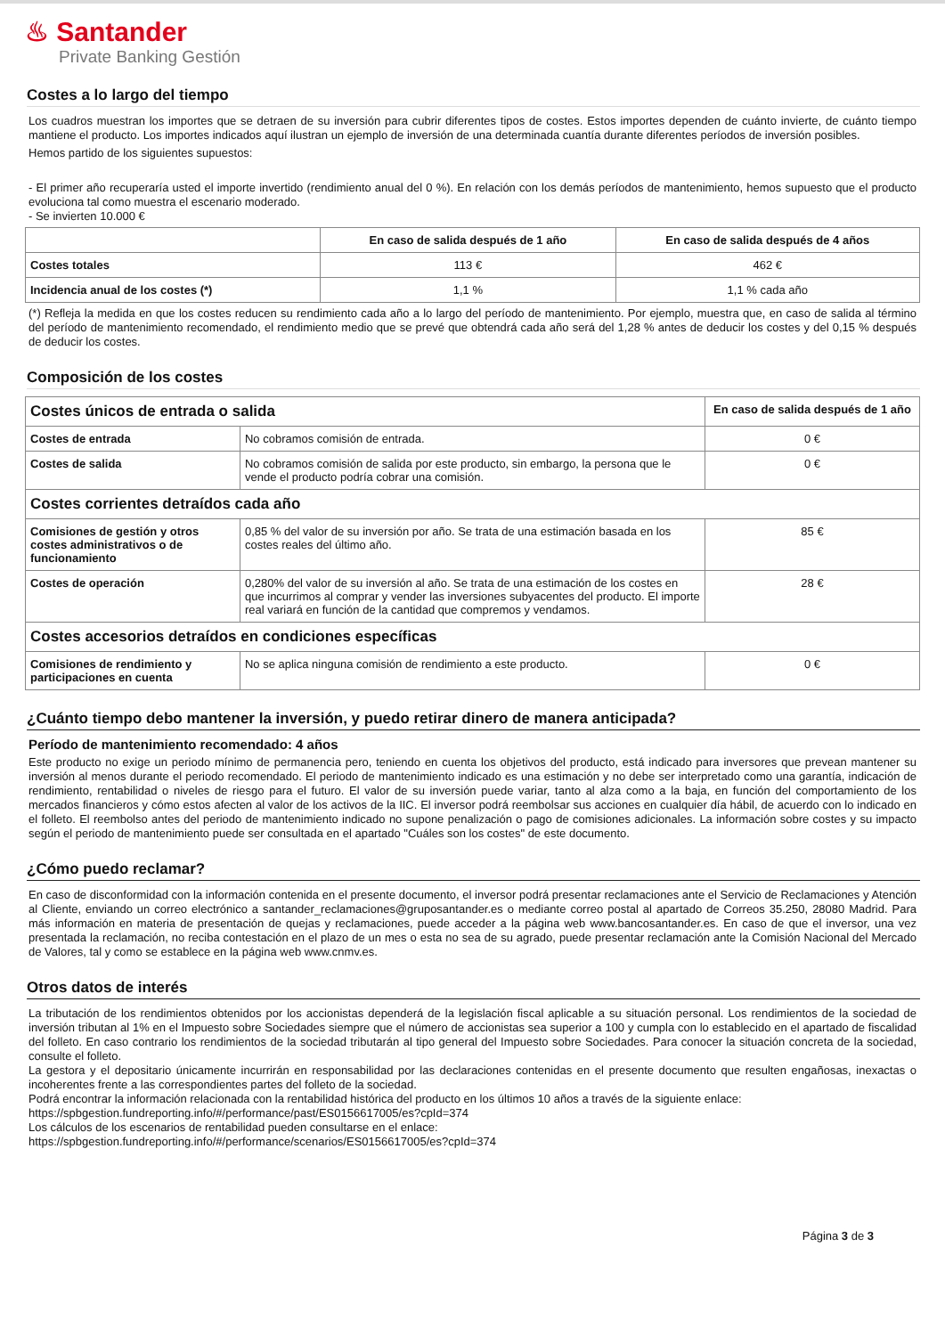♨ Santander
Private Banking Gestión
Costes a lo largo del tiempo
Los cuadros muestran los importes que se detraen de su inversión para cubrir diferentes tipos de costes. Estos importes dependen de cuánto invierte, de cuánto tiempo mantiene el producto. Los importes indicados aquí ilustran un ejemplo de inversión de una determinada cuantía durante diferentes períodos de inversión posibles.
Hemos partido de los siguientes supuestos:
- El primer año recuperaría usted el importe invertido (rendimiento anual del 0 %). En relación con los demás períodos de mantenimiento, hemos supuesto que el producto evoluciona tal como muestra el escenario moderado.
- Se invierten 10.000 €
| | En caso de salida después de 1 año | En caso de salida después de 4 años |
| --- | --- | --- |
| Costes totales | 113 € | 462 € |
| Incidencia anual de los costes (*) | 1,1 % | 1,1 % cada año |
(*) Refleja la medida en que los costes reducen su rendimiento cada año a lo largo del período de mantenimiento. Por ejemplo, muestra que, en caso de salida al término del período de mantenimiento recomendado, el rendimiento medio que se prevé que obtendrá cada año será del 1,28 % antes de deducir los costes y del 0,15 % después de deducir los costes.
Composición de los costes
| Costes únicos de entrada o salida | | En caso de salida después de 1 año |
| Costes de entrada | No cobramos comisión de entrada. | 0 € |
| Costes de salida | No cobramos comisión de salida por este producto, sin embargo, la persona que le vende el producto podría cobrar una comisión. | 0 € |
| Costes corrientes detraídos cada año | | |
| Comisiones de gestión y otros costes administrativos o de funcionamiento | 0,85 % del valor de su inversión por año. Se trata de una estimación basada en los costes reales del último año. | 85 € |
| Costes de operación | 0,280% del valor de su inversión al año. Se trata de una estimación de los costes en que incurrimos al comprar y vender las inversiones subyacentes del producto. El importe real variará en función de la cantidad que compremos y vendamos. | 28 € |
| Costes accesorios detraídos en condiciones específicas | | |
| Comisiones de rendimiento y participaciones en cuenta | No se aplica ninguna comisión de rendimiento a este producto. | 0 € |
¿Cuánto tiempo debo mantener la inversión, y puedo retirar dinero de manera anticipada?
Período de mantenimiento recomendado: 4 años
Este producto no exige un periodo mínimo de permanencia pero, teniendo en cuenta los objetivos del producto, está indicado para inversores que prevean mantener su inversión al menos durante el periodo recomendado. El periodo de mantenimiento indicado es una estimación y no debe ser interpretado como una garantía, indicación de rendimiento, rentabilidad o niveles de riesgo para el futuro. El valor de su inversión puede variar, tanto al alza como a la baja, en función del comportamiento de los mercados financieros y cómo estos afecten al valor de los activos de la IIC. El inversor podrá reembolsar sus acciones en cualquier día hábil, de acuerdo con lo indicado en el folleto. El reembolso antes del periodo de mantenimiento indicado no supone penalización o pago de comisiones adicionales. La información sobre costes y su impacto según el periodo de mantenimiento puede ser consultada en el apartado "Cuáles son los costes" de este documento.
¿Cómo puedo reclamar?
En caso de disconformidad con la información contenida en el presente documento, el inversor podrá presentar reclamaciones ante el Servicio de Reclamaciones y Atención al Cliente, enviando un correo electrónico a santander_reclamaciones@gruposantander.es o mediante correo postal al apartado de Correos 35.250, 28080 Madrid. Para más información en materia de presentación de quejas y reclamaciones, puede acceder a la página web www.bancosantander.es. En caso de que el inversor, una vez presentada la reclamación, no reciba contestación en el plazo de un mes o esta no sea de su agrado, puede presentar reclamación ante la Comisión Nacional del Mercado de Valores, tal y como se establece en la página web www.cnmv.es.
Otros datos de interés
La tributación de los rendimientos obtenidos por los accionistas dependerá de la legislación fiscal aplicable a su situación personal. Los rendimientos de la sociedad de inversión tributan al 1% en el Impuesto sobre Sociedades siempre que el número de accionistas sea superior a 100 y cumpla con lo establecido en el apartado de fiscalidad del folleto. En caso contrario los rendimientos de la sociedad tributarán al tipo general del Impuesto sobre Sociedades. Para conocer la situación concreta de la sociedad, consulte el folleto.
La gestora y el depositario únicamente incurrirán en responsabilidad por las declaraciones contenidas en el presente documento que resulten engañosas, inexactas o incoherentes frente a las correspondientes partes del folleto de la sociedad.
Podrá encontrar la información relacionada con la rentabilidad histórica del producto en los últimos 10 años a través de la siguiente enlace:
https://spbgestion.fundreporting.info/#/performance/past/ES0156617005/es?cpId=374
Los cálculos de los escenarios de rentabilidad pueden consultarse en el enlace:
https://spbgestion.fundreporting.info/#/performance/scenarios/ES0156617005/es?cpId=374
Página 3 de 3